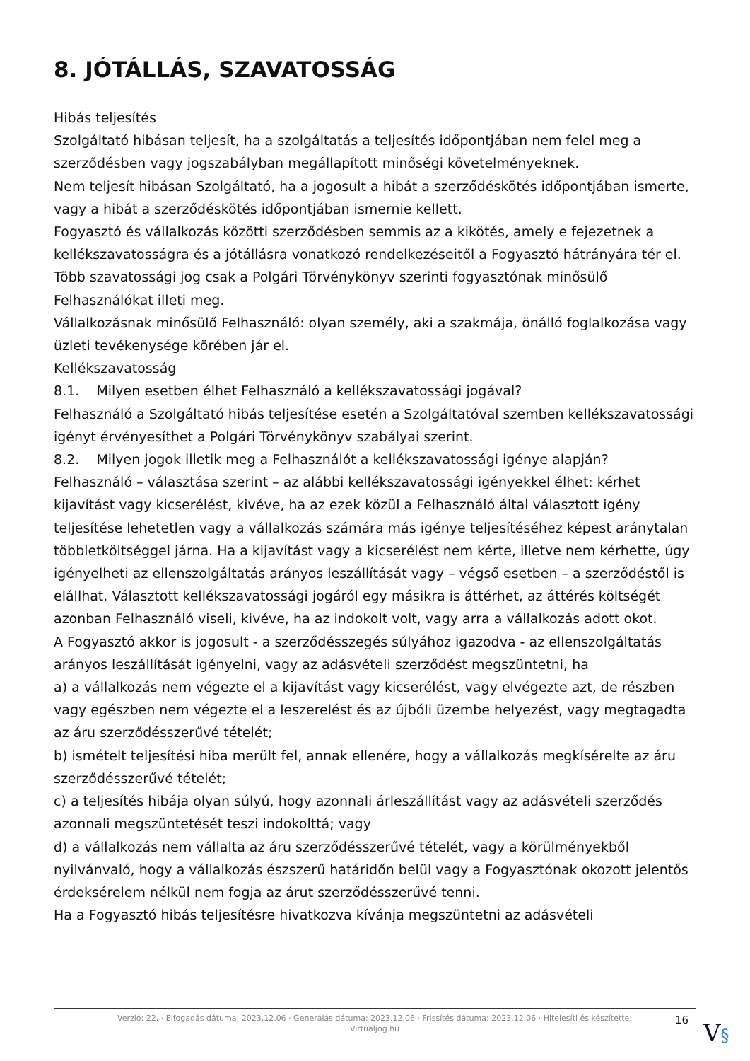8. JÓTÁLLÁS, SZAVATOSSÁG
Hibás teljesítés
Szolgáltató hibásan teljesít, ha a szolgáltatás a teljesítés időpontjában nem felel meg a szerződésben vagy jogszabályban megállapított minőségi követelményeknek.
Nem teljesít hibásan Szolgáltató, ha a jogosult a hibát a szerződéskötés időpontjában ismerte, vagy a hibát a szerződéskötés időpontjában ismernie kellett.
Fogyasztó és vállalkozás közötti szerződésben semmis az a kikötés, amely e fejezetnek a kellékszavatosságra és a jótállásra vonatkozó rendelkezéseitől a Fogyasztó hátrányára tér el.
Több szavatossági jog csak a Polgári Törvénykönyv szerinti fogyasztónak minősülő Felhasználókat illeti meg.
Vállalkozásnak minősülő Felhasználó: olyan személy, aki a szakmája, önálló foglalkozása vagy üzleti tevékenysége körében jár el.
Kellékszavatosság
8.1. Milyen esetben élhet Felhasználó a kellékszavatossági jogával?
Felhasználó a Szolgáltató hibás teljesítése esetén a Szolgáltatóval szemben kellékszavatossági igényt érvényesíthet a Polgári Törvénykönyv szabályai szerint.
8.2. Milyen jogok illetik meg a Felhasználót a kellékszavatossági igénye alapján?
Felhasználó – választása szerint – az alábbi kellékszavatossági igényekkel élhet: kérhet kijavítást vagy kicserélést, kivéve, ha az ezek közül a Felhasználó által választott igény teljesítése lehetetlen vagy a vállalkozás számára más igénye teljesítéséhez képest aránytalan többletköltséggel járna. Ha a kijavítást vagy a kicserélést nem kérte, illetve nem kérhette, úgy igényelheti az ellenszolgáltatás arányos leszállítását vagy – végső esetben – a szerződéstől is elállhat. Választott kellékszavatossági jogáról egy másikra is áttérhet, az áttérés költségét azonban Felhasználó viseli, kivéve, ha az indokolt volt, vagy arra a vállalkozás adott okot.
A Fogyasztó akkor is jogosult - a szerződésszegés súlyához igazodva - az ellenszolgáltatás arányos leszállítását igényelni, vagy az adásvételi szerződést megszüntetni, ha
a) a vállalkozás nem végezte el a kijavítást vagy kicserélést, vagy elvégezte azt, de részben vagy egészben nem végezte el a leszerelést és az újbóli üzembe helyezést, vagy megtagadta az áru szerződésszerűvé tételét;
b) ismételt teljesítési hiba merült fel, annak ellenére, hogy a vállalkozás megkísérelte az áru szerződésszerűvé tételét;
c) a teljesítés hibája olyan súlyú, hogy azonnali árleszállítást vagy az adásvételi szerződés azonnali megszüntetését teszi indokolttá; vagy
d) a vállalkozás nem vállalta az áru szerződésszerűvé tételét, vagy a körülményekből nyilvánvaló, hogy a vállalkozás észszerű határidőn belül vagy a Fogyasztónak okozott jelentős érdeksérelem nélkül nem fogja az árut szerződésszerűvé tenni.
Ha a Fogyasztó hibás teljesítésre hivatkozva kívánja megszüntetni az adásvételi
Verzió: 22. · Elfogadás dátuma: 2023.12.06 · Generálás dátuma: 2023.12.06 · Frissítés dátuma: 2023.12.06 · Hitelesíti és készítette:
Virtualjog.hu
16 V§